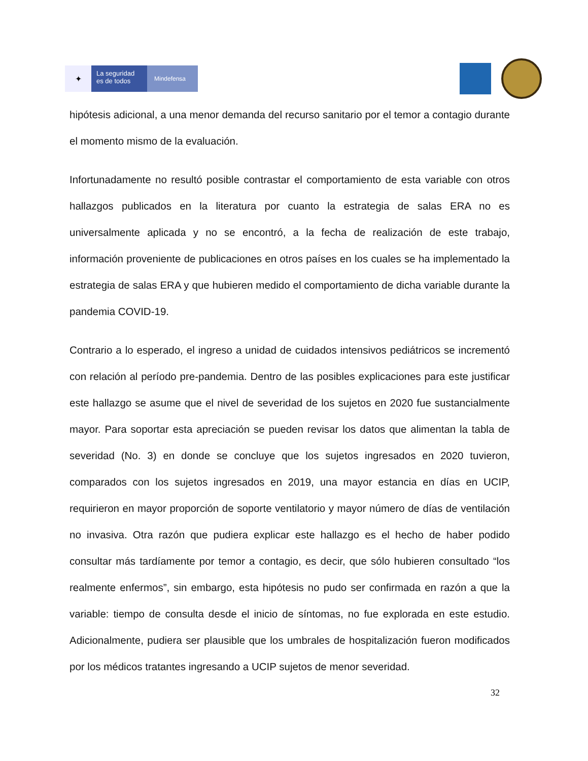✦
La seguridad
es de todos
Mindefensa
hipótesis adicional, a una menor demanda del recurso sanitario por el temor a contagio durante el momento mismo de la evaluación.
Infortunadamente no resultó posible contrastar el comportamiento de esta variable con otros hallazgos publicados en la literatura por cuanto la estrategia de salas ERA no es universalmente aplicada y no se encontró, a la fecha de realización de este trabajo, información proveniente de publicaciones en otros países en los cuales se ha implementado la estrategia de salas ERA y que hubieren medido el comportamiento de dicha variable durante la pandemia COVID-19.
Contrario a lo esperado, el ingreso a unidad de cuidados intensivos pediátricos se incrementó con relación al período pre-pandemia. Dentro de las posibles explicaciones para este justificar este hallazgo se asume que el nivel de severidad de los sujetos en 2020 fue sustancialmente mayor. Para soportar esta apreciación se pueden revisar los datos que alimentan la tabla de severidad (No. 3) en donde se concluye que los sujetos ingresados en 2020 tuvieron, comparados con los sujetos ingresados en 2019, una mayor estancia en días en UCIP, requirieron en mayor proporción de soporte ventilatorio y mayor número de días de ventilación no invasiva. Otra razón que pudiera explicar este hallazgo es el hecho de haber podido consultar más tardíamente por temor a contagio, es decir, que sólo hubieren consultado “los realmente enfermos”, sin embargo, esta hipótesis no pudo ser confirmada en razón a que la variable: tiempo de consulta desde el inicio de síntomas, no fue explorada en este estudio. Adicionalmente, pudiera ser plausible que los umbrales de hospitalización fueron modificados por los médicos tratantes ingresando a UCIP sujetos de menor severidad.
32